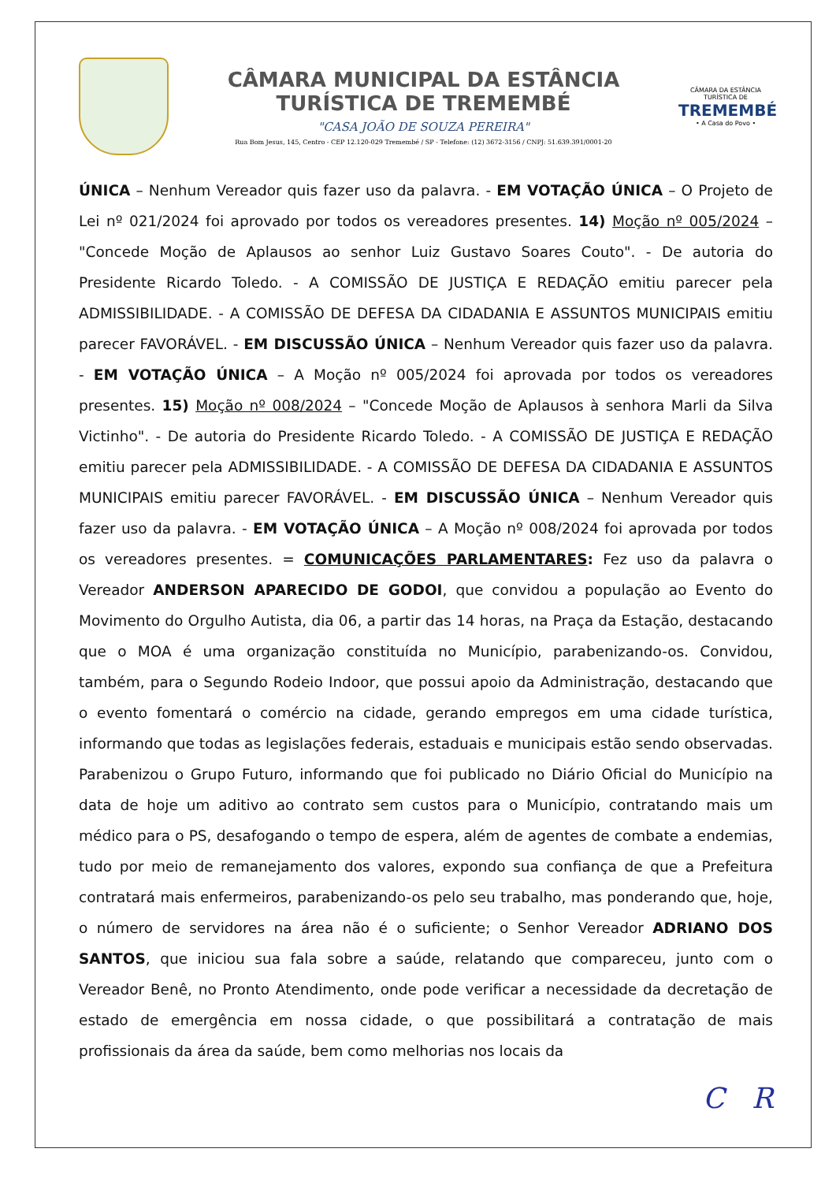CÂMARA MUNICIPAL DA ESTÂNCIA
TURÍSTICA DE TREMEMBÉ
"CASA JOÃO DE SOUZA PEREIRA"
Rua Bom Jesus, 145, Centro - CEP 12.120-029 Tremembé / SP - Telefone: (12) 3672-3156 / CNPJ: 51.639.391/0001-20
CÂMARA DA ESTÂNCIA TURÍSTICA DE
TREMEMBÉ
• A Casa do Povo •
ÚNICA – Nenhum Vereador quis fazer uso da palavra. - EM VOTAÇÃO ÚNICA – O Projeto de Lei nº 021/2024 foi aprovado por todos os vereadores presentes. 14) Moção nº 005/2024 – "Concede Moção de Aplausos ao senhor Luiz Gustavo Soares Couto". - De autoria do Presidente Ricardo Toledo. - A COMISSÃO DE JUSTIÇA E REDAÇÃO emitiu parecer pela ADMISSIBILIDADE. - A COMISSÃO DE DEFESA DA CIDADANIA E ASSUNTOS MUNICIPAIS emitiu parecer FAVORÁVEL. - EM DISCUSSÃO ÚNICA – Nenhum Vereador quis fazer uso da palavra. - EM VOTAÇÃO ÚNICA – A Moção nº 005/2024 foi aprovada por todos os vereadores presentes. 15) Moção nº 008/2024 – "Concede Moção de Aplausos à senhora Marli da Silva Victinho". - De autoria do Presidente Ricardo Toledo. - A COMISSÃO DE JUSTIÇA E REDAÇÃO emitiu parecer pela ADMISSIBILIDADE. - A COMISSÃO DE DEFESA DA CIDADANIA E ASSUNTOS MUNICIPAIS emitiu parecer FAVORÁVEL. - EM DISCUSSÃO ÚNICA – Nenhum Vereador quis fazer uso da palavra. - EM VOTAÇÃO ÚNICA – A Moção nº 008/2024 foi aprovada por todos os vereadores presentes. = COMUNICAÇÕES PARLAMENTARES: Fez uso da palavra o Vereador ANDERSON APARECIDO DE GODOI, que convidou a população ao Evento do Movimento do Orgulho Autista, dia 06, a partir das 14 horas, na Praça da Estação, destacando que o MOA é uma organização constituída no Município, parabenizando-os. Convidou, também, para o Segundo Rodeio Indoor, que possui apoio da Administração, destacando que o evento fomentará o comércio na cidade, gerando empregos em uma cidade turística, informando que todas as legislações federais, estaduais e municipais estão sendo observadas. Parabenizou o Grupo Futuro, informando que foi publicado no Diário Oficial do Município na data de hoje um aditivo ao contrato sem custos para o Município, contratando mais um médico para o PS, desafogando o tempo de espera, além de agentes de combate a endemias, tudo por meio de remanejamento dos valores, expondo sua confiança de que a Prefeitura contratará mais enfermeiros, parabenizando-os pelo seu trabalho, mas ponderando que, hoje, o número de servidores na área não é o suficiente; o Senhor Vereador ADRIANO DOS SANTOS, que iniciou sua fala sobre a saúde, relatando que compareceu, junto com o Vereador Benê, no Pronto Atendimento, onde pode verificar a necessidade da decretação de estado de emergência em nossa cidade, o que possibilitará a contratação de mais profissionais da área da saúde, bem como melhorias nos locais da
C R